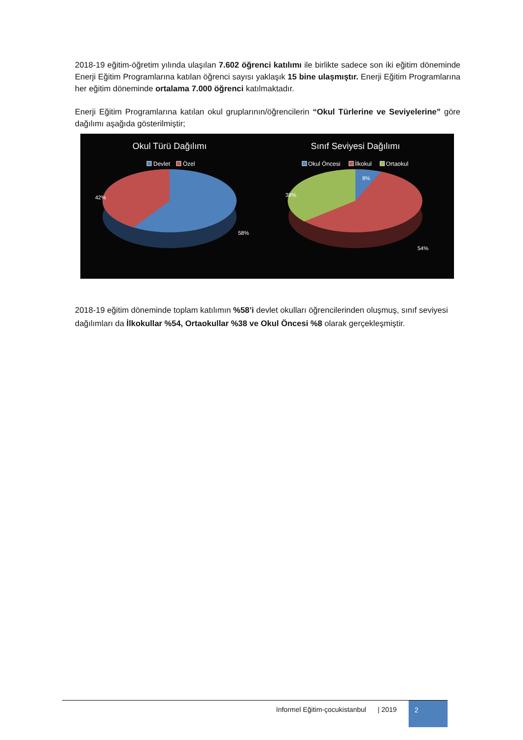2018-19 eğitim-öğretim yılında ulaşılan 7.602 öğrenci katılımı ile birlikte sadece son iki eğitim döneminde Enerji Eğitim Programlarına katılan öğrenci sayısı yaklaşık 15 bine ulaşmıştır. Enerji Eğitim Programlarına her eğitim döneminde ortalama 7.000 öğrenci katılmaktadır.
Enerji Eğitim Programlarına katılan okul gruplarının/öğrencilerin “Okul Türlerine ve Seviyelerine” göre dağılımı aşağıda gösterilmiştir;
Okul Türü Dağılımı
Devlet
Özel
42%
58%
Sınıf Seviyesi Dağılımı
Okul Öncesi
İlkokul
Ortaokul
8%
38%
54%
2018-19 eğitim döneminde toplam katılımın %58’i devlet okulları öğrencilerinden oluşmuş, sınıf seviyesi dağılımları da İlkokullar %54, Ortaokullar %38 ve Okul Öncesi %8 olarak gerçekleşmiştir.
Informel Eğitim-çocukistanbul | 2019
2